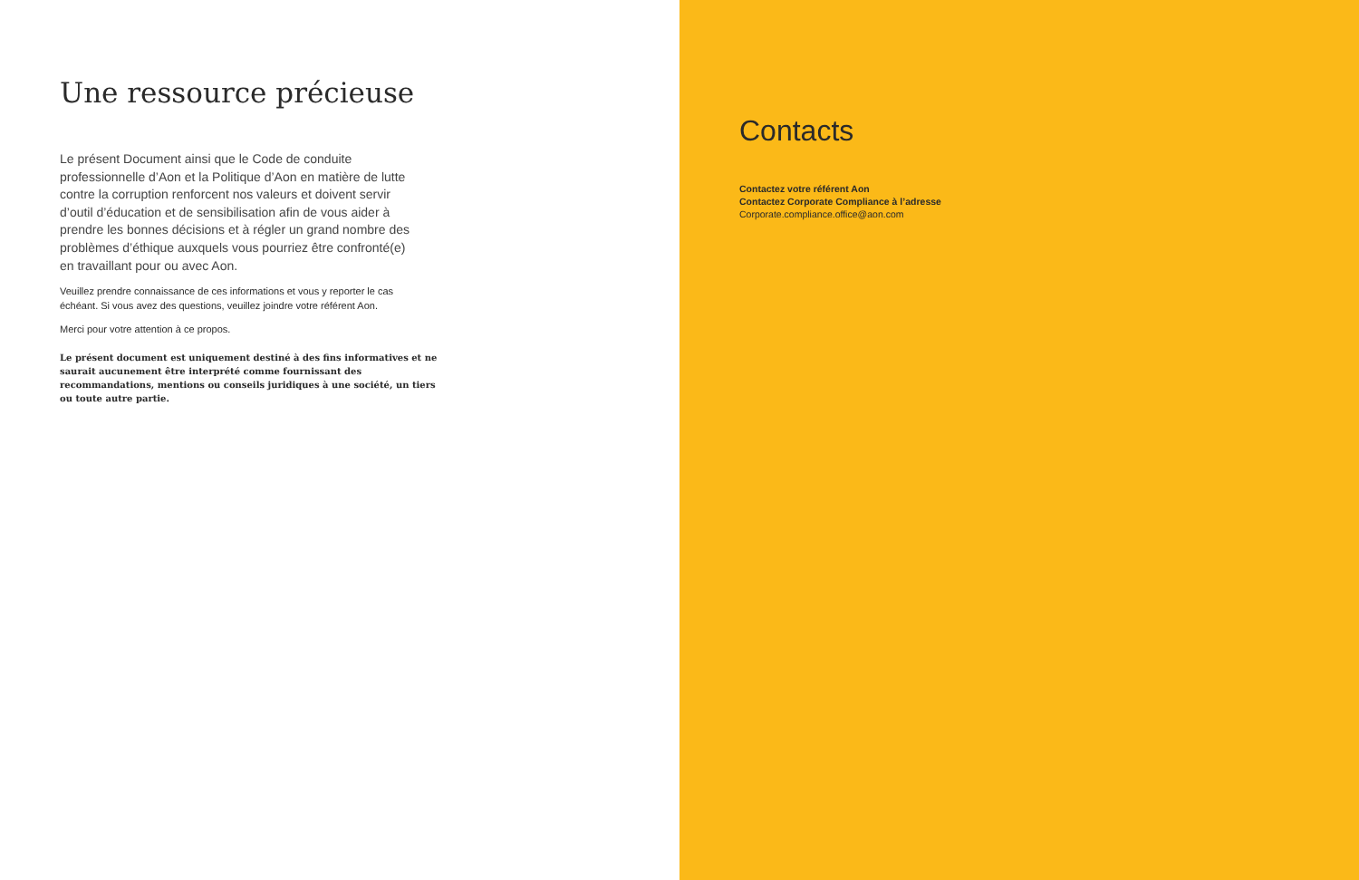Une ressource précieuse
Le présent Document ainsi que le Code de conduite professionnelle d’Aon et la Politique d’Aon en matière de lutte contre la corruption renforcent nos valeurs et doivent servir d’outil d’éducation et de sensibilisation afin de vous aider à prendre les bonnes décisions et à régler un grand nombre des problèmes d’éthique auxquels vous pourriez être confronté(e) en travaillant pour ou avec Aon.
Veuillez prendre connaissance de ces informations et vous y reporter le cas échéant. Si vous avez des questions, veuillez joindre votre référent Aon.
Merci pour votre attention à ce propos.
Le présent document est uniquement destiné à des fins informatives et ne saurait aucunement être interprété comme fournissant des recommandations, mentions ou conseils juridiques à une société, un tiers ou toute autre partie.
Contacts
Contactez votre référent Aon
Contactez Corporate Compliance à l’adresse
Corporate.compliance.office@aon.com